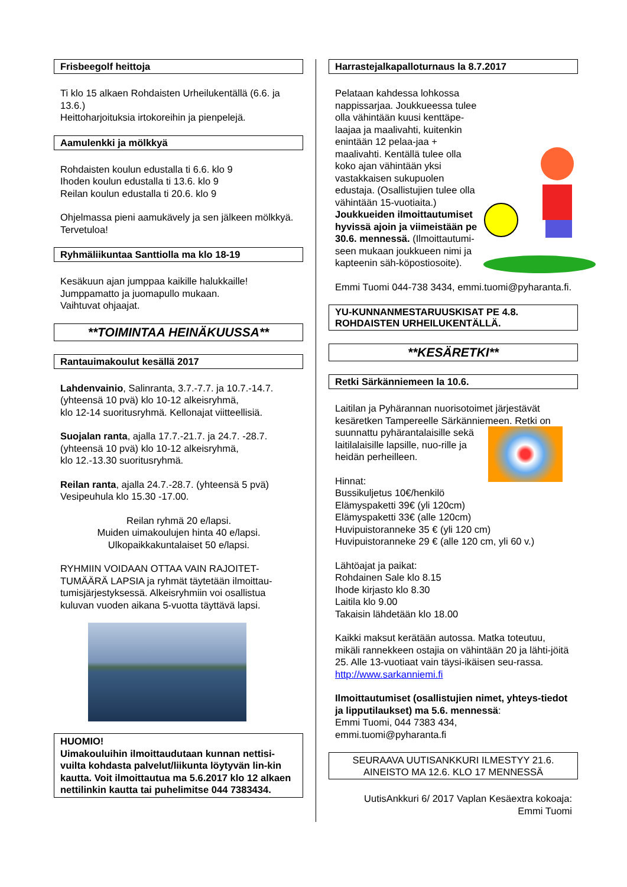Frisbeegolf heittoja
Ti klo 15 alkaen Rohdaisten Urheilukentällä (6.6. ja 13.6.)
Heittoharjoituksia irtokoreihin ja pienpelejä.
Aamulenkki ja mölkkyä
Rohdaisten koulun edustalla ti 6.6. klo 9
Ihoden koulun edustalla ti 13.6. klo 9
Reilan koulun edustalla ti 20.6. klo 9
Ohjelmassa pieni aamukävely ja sen jälkeen mölkkyä. Tervetuloa!
Ryhmäliikuntaa Santtiolla ma klo 18-19
Kesäkuun ajan jumppaa kaikille halukkaille!
Jumppamatto ja juomapullo mukaan.
Vaihtuvat ohjaajat.
**TOIMINTAA HEINÄKUUSSA**
Rantauimakoulut kesällä 2017
Lahdenvainio, Salinranta, 3.7.-7.7. ja 10.7.-14.7. (yhteensä 10 pvä) klo 10-12 alkeisryhmä,
klo 12-14 suoritusryhmä. Kellonajat viitteellisiä.
Suojalan ranta, ajalla 17.7.-21.7. ja 24.7. -28.7. (yhteensä 10 pvä) klo 10-12 alkeisryhmä,
klo 12.-13.30 suoritusryhmä.
Reilan ranta, ajalla 24.7.-28.7. (yhteensä 5 pvä) Vesipeuhula klo 15.30 -17.00.
Reilan ryhmä 20 e/lapsi.
Muiden uimakoulujen hinta 40 e/lapsi.
Ulkopaikkakuntalaiset 50 e/lapsi.
RYHMIIN VOIDAAN OTTAA VAIN RAJOITET-TUMÄÄRÄ LAPSIA ja ryhmät täytetään ilmoittau-tumisjärjestyksessä. Alkeisryhmiin voi osallistua kuluvan vuoden aikana 5-vuotta täyttävä lapsi.
HUOMIO!
Uimakouluihin ilmoittaudutaan kunnan nettisi-vuilta kohdasta palvelut/liikunta löytyvän lin-kin kautta. Voit ilmoittautua ma 5.6.2017 klo 12 alkaen nettilinkin kautta tai puhelimitse 044 7383434.
Harrastejalkapalloturnaus la 8.7.2017
Pelataan kahdessa lohkossa nappissarjaa. Joukkueessa tulee olla vähintään kuusi kenttäpe-laajaa ja maalivahti, kuitenkin enintään 12 pelaa-jaa + maalivahti. Kentällä tulee olla koko ajan vähintään yksi vastakkaisen sukupuolen edustaja. (Osallistujien tulee olla vähintään 15-vuotiaita.)
Joukkueiden ilmoittautumiset hyvissä ajoin ja viimeistään pe 30.6. mennessä. (Ilmoittautumi-seen mukaan joukkueen nimi ja kapteenin säh-köpostiosoite).
Emmi Tuomi 044-738 3434, emmi.tuomi@pyharanta.fi.
YU-KUNNANMESTARUUSKISAT PE 4.8. ROHDAISTEN URHEILUKENTÄLLÄ.
**KESÄRETKI**
Retki Särkänniemeen la 10.6.
Laitilan ja Pyhärannan nuorisotoimet järjestävät kesäretken Tampereelle Särkänniemeen. Retki on suunnattu pyhärantalaisille sekä laitilalaisille lapsille, nuo-rille ja heidän perheilleen.
Hinnat:
Bussikuljetus 10€/henkilö
Elämyspaketti 39€ (yli 120cm)
Elämyspaketti 33€ (alle 120cm)
Huvipuistoranneke 35 € (yli 120 cm)
Huvipuistoranneke 29 € (alle 120 cm, yli 60 v.)
Lähtöajat ja paikat:
Rohdainen Sale klo 8.15
Ihode kirjasto klo 8.30
Laitila klo 9.00
Takaisin lähdetään klo 18.00
Kaikki maksut kerätään autossa. Matka toteutuu, mikäli rannekkeen ostajia on vähintään 20 ja lähti-jöitä 25. Alle 13-vuotiaat vain täysi-ikäisen seu-rassa. http://www.sarkanniemi.fi
Ilmoittautumiset (osallistujien nimet, yhteys-tiedot ja lipputilaukset) ma 5.6. mennessä:
Emmi Tuomi, 044 7383 434,
emmi.tuomi@pyharanta.fi
SEURAAVA UUTISANKKURI ILMESTYY 21.6.
AINEISTO MA 12.6. KLO 17 MENNESSÄ
UutisAnkkuri 6/ 2017 Vaplan Kesäextra kokoaja:
Emmi Tuomi